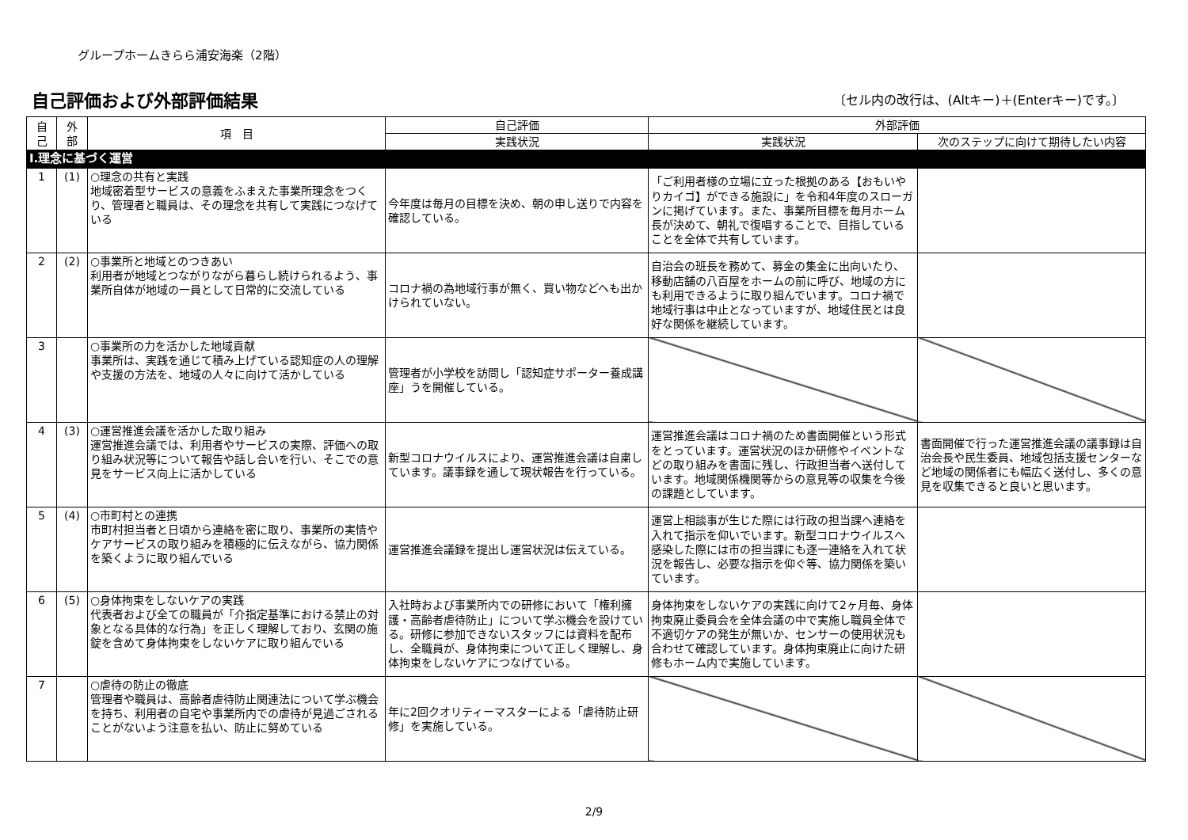グループホームきらら浦安海楽（2階）
自己評価および外部評価結果
〔セル内の改行は、(Altキー)＋(Enterキー)です。〕
| 自 己 | 外 部 | 項 目 | 自己評価 | 外部評価 | |
| --- | --- | --- | --- | --- | --- |
| | | | 実践状況 | 実践状況 | 次のステップに向けて期待したい内容 |
| Ⅰ.理念に基づく運営 | | | | | |
| 1 | (1) | ○理念の共有と実践 地域密着型サービスの意義をふまえた事業所理念をつくり、管理者と職員は、その理念を共有して実践につなげている | 今年度は毎月の目標を決め、朝の申し送りで内容を確認している。 | 「ご利用者様の立場に立った根拠のある【おもいやりカイゴ】ができる施設に」を令和4年度のスローガンに掲げています。また、事業所目標を毎月ホーム長が決めて、朝礼で復唱することで、目指していることを全体で共有しています。 | |
| 2 | (2) | ○事業所と地域とのつきあい 利用者が地域とつながりながら暮らし続けられるよう、事業所自体が地域の一員として日常的に交流している | コロナ禍の為地域行事が無く、買い物などへも出かけられていない。 | 自治会の班長を務めて、募金の集金に出向いたり、移動店舗の八百屋をホームの前に呼び、地域の方にも利用できるように取り組んでいます。コロナ禍で地域行事は中止となっていますが、地域住民とは良好な関係を継続しています。 | |
| 3 | | ○事業所の力を活かした地域貢献 事業所は、実践を通じて積み上げている認知症の人の理解や支援の方法を、地域の人々に向けて活かしている | 管理者が小学校を訪問し「認知症サポーター養成講座」うを開催している。 | | |
| 4 | (3) | ○運営推進会議を活かした取り組み 運営推進会議では、利用者やサービスの実際、評価への取り組み状況等について報告や話し合いを行い、そこでの意見をサービス向上に活かしている | 新型コロナウイルスにより、運営推進会議は自粛しています。議事録を通して現状報告を行っている。 | 運営推進会議はコロナ禍のため書面開催という形式をとっています。運営状況のほか研修やイベントなどの取り組みを書面に残し、行政担当者へ送付しています。地域関係機関等からの意見等の収集を今後の課題としています。 | 書面開催で行った運営推進会議の議事録は自治会長や民生委員、地域包括支援センターなど地域の関係者にも幅広く送付し、多くの意見を収集できると良いと思います。 |
| 5 | (4) | ○市町村との連携 市町村担当者と日頃から連絡を密に取り、事業所の実情やケアサービスの取り組みを積極的に伝えながら、協力関係を築くように取り組んでいる | 運営推進会議録を提出し運営状況は伝えている。 | 運営上相談事が生じた際には行政の担当課へ連絡を入れて指示を仰いでいます。新型コロナウイルスへ感染した際には市の担当課にも逐一連絡を入れて状況を報告し、必要な指示を仰ぐ等、協力関係を築いています。 | |
| 6 | (5) | ○身体拘束をしないケアの実践 代表者および全ての職員が「介指定基準における禁止の対象となる具体的な行為」を正しく理解しており、玄関の施錠を含めて身体拘束をしないケアに取り組んでいる | 入社時および事業所内での研修において「権利擁護・高齢者虐待防止」について学ぶ機会を設けている。研修に参加できないスタッフには資料を配布し、全職員が、身体拘束について正しく理解し、身体拘束をしないケアにつなげている。 | 身体拘束をしないケアの実践に向けて2ヶ月毎、身体拘束廃止委員会を全体会議の中で実施し職員全体で不適切ケアの発生が無いか、センサーの使用状況も合わせて確認しています。身体拘束廃止に向けた研修もホーム内で実施しています。 | |
| 7 | | ○虐待の防止の徹底 管理者や職員は、高齢者虐待防止関連法について学ぶ機会を持ち、利用者の自宅や事業所内での虐待が見過ごされることがないよう注意を払い、防止に努めている | 年に2回クオリティーマスターによる「虐待防止研修」を実施している。 | | |
2/9